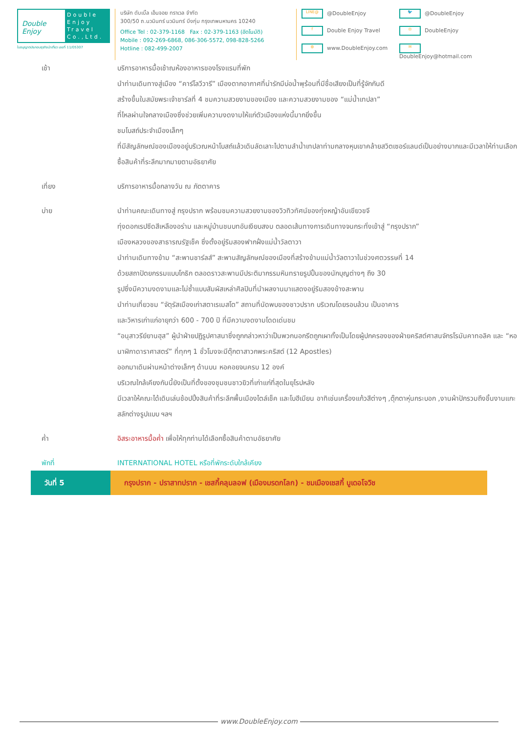Double Enjoy
Double
Enjoy
Travel
Co.,Ltd.
ใบอนุญาตประกอบธุรกิจนำเที่ยว เลขที่ 11/05307
บริษัท ดับเบิ้ล เอ็นจอย ทราเวล จำกัด
300/50 ถ.นวมินทร์ นวมินทร์ บึงกุ่ม กรุงเทพมหานคร 10240
Office Tel : 02-379-1168 Fax : 02-379-1163 (อัตโนมัติ)
Mobile : 092-269-6868, 086-306-5572, 098-828-5266
Hotline : 082-499-2007
LINE@ @DoubleEnjoy
🐦 @DoubleEnjoy
f Double Enjoy Travel
◎ DoubleEnjoy
◍ www.DoubleEnjoy.com
✉ DoubleEnjoy@hotmail.com
เช้า บริการอาหารมื้อเช้าณห้องอาหารของโรงแรมที่พัก
นำท่านเดินทางสู่เมือง “คาร์โลวีวารี” เมืองตากอากาศที่น่ารักมีบ่อน้ำพุร้อนที่มีชื่อเสียงเป็นที่รู้จักกันดี
สร้างขึ้นในสมัยพระเจ้าชาร์ลที่ 4 ชมความสวยงามของเมือง และความสวยงามของ “แม่น้ำเทปลา”
ที่ไหลผ่านใจกลางเมืองซึ่งช่วยเพิ่มความงดงามให้แก่ตัวเมืองแห่งนี้มากยิ่งขึ้น
ชมโบสถ์ประจำเมืองเล็กๆ
ที่มีสัญลักษณ์ของเมืองอยู่บริเวณหน้าโบสถ์แล้วเดินลัดเลาะไปตามลำน้ำเทปลาท่ามกลางหุบเขาคล้ายสวิตเซอร์แลนด์เป็นอย่างมากและมีเวลาให้ท่านเลือกซื้อสินค้าที่ระลึกมากมายตามอัธยาศัย
เที่ยง บริการอาหารมื้อกลางวัน ณ ภัตตาคาร
บ่าย นำท่านคณะเดินทางสู่ กรุงปราก พร้อมชมความสวยงามของวิวทิวทัศน์ของทุ่งหญ้าอันเขียวขจี
ทุ่งดอกเรปซีดสีเหลืองอร่าม และหมู่บ้านชนบทอันเงียบสงบ ตลอดเส้นทางการเดินทางจนกระทั่งเข้าสู่ “กรุงปราก”
เมืองหลวงของสาธารณรัฐเช็ค ซึ่งตั้งอยู่ริมสองฟากฝั่งแม่น้ำวัลตาวา
นำท่านเดินทางข้าม “สะพานชาร์ลส์” สะพานสัญลักษณ์ของเมืองที่สร้างข้ามแม่น้ำวัลตาวาในช่วงศตวรรษที่ 14
ด้วยสถาปัตยกรรมแบบโกธิก ตลอดราวสะพานมีประติมากรรมหินทรายรูปปั้นของนักบุญต่างๆ ถึง 30
รูปซึ่งมีความงดงามและไม่ซ้ำแบบสัมผัสเหล่าศิลปินที่นำผลงานมาแสดงอยู่ริมสองข้างสะพาน
นำท่านเที่ยวชม “จัตุรัสเมืองเก่าสตาเรเมสโต” สถานที่นัดพบของชาวปราก บริเวณโดยรอบล้วน เป็นอาคาร
และวิหารเก่าแก่อายุกว่า 600 - 700 ปี ที่มีความงดงามโดดเด่นชม
“อนุสาวรีย์ยานฮุส” ผู้นำฝ่ายปฏิรูปศาสนาซึ่งถูกกล่าวหาว่าเป็นพวกนอกรีตถูกเผาทั้งเป็นโดยผู้ปกครองของฝ่ายคริสต์ศาสนจักรโรมันคาทอลิค และ “หอนาฬิกาดาราศาสตร์” ที่ทุกๆ 1 ชั่วโมงจะมีตุ๊กตาสาวกพระคริสต์ (12 Apostles)
ออกมาเดินผ่านหน้าต่างเล็กๆ ด้านบน หอคอยจนครบ 12 องค์
บริเวณใกล้เคียงกันนี้ยังเป็นที่ตั้งของชุมชนชาวยิวที่เก่าแก่ที่สุดในยุโรปหลัง
มีเวลาให้คณะได้เดินเล่นช้อปปิ้งสินค้าที่ระลึกพื้นเมืองไตล์เช็ค และโบฮีเมียน อาทิเช่นเครื่องแก้วสีต่างๆ ,ตุ๊กตาหุ่นกระบอก ,งานผ้าปักรวมถึงชิ้นงานแกะสลักต่างรูปแบบ ฯลฯ
ค่ำ อิสระอาหารมื้อค่ำ เพื่อให้ทุกท่านได้เลือกซื้อสินค้าตามอัธยาศัย
พักที่ INTERNATIONAL HOTEL หรือที่พักระดับใกล้เคียง
วันที่ 5
กรุงปราก - ปราสาทปราก - เชสกี้คลุมลอฟ (เมืองมรดกโลก) - ชมเมืองเชสกี้ บูเดอโจวิช
www.DoubleEnjoy.com